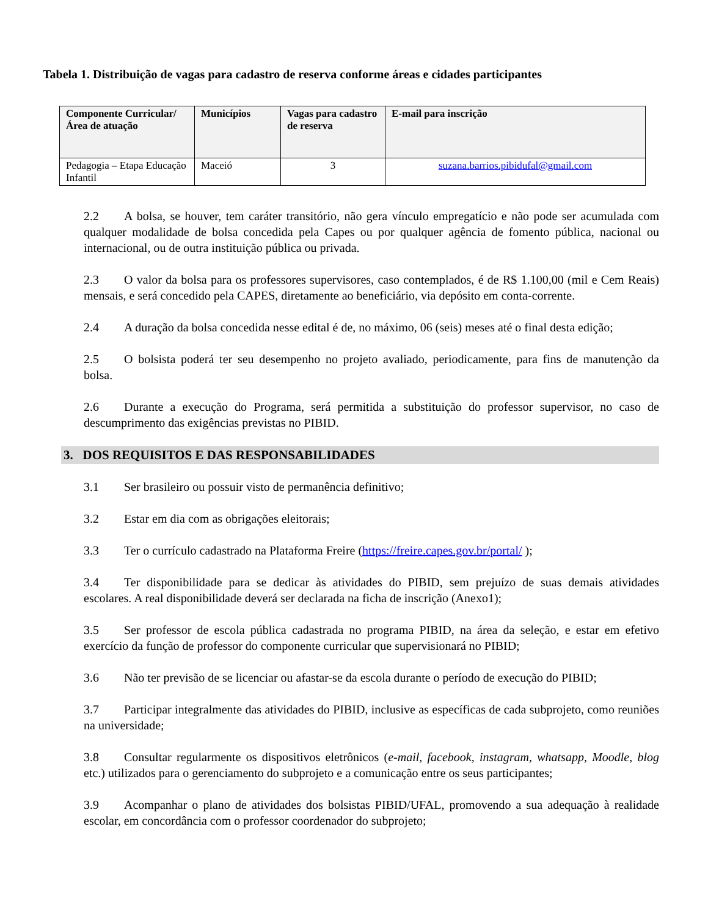Tabela 1. Distribuição de vagas para cadastro de reserva conforme áreas e cidades participantes
| Componente Curricular/ Área de atuação | Municípios | Vagas para cadastro de reserva | E-mail para inscrição |
| --- | --- | --- | --- |
| Pedagogia – Etapa Educação Infantil | Maceió | 3 | suzana.barrios.pibidufal@gmail.com |
2.2 A bolsa, se houver, tem caráter transitório, não gera vínculo empregatício e não pode ser acumulada com qualquer modalidade de bolsa concedida pela Capes ou por qualquer agência de fomento pública, nacional ou internacional, ou de outra instituição pública ou privada.
2.3 O valor da bolsa para os professores supervisores, caso contemplados, é de R$ 1.100,00 (mil e Cem Reais) mensais, e será concedido pela CAPES, diretamente ao beneficiário, via depósito em conta-corrente.
2.4 A duração da bolsa concedida nesse edital é de, no máximo, 06 (seis) meses até o final desta edição;
2.5 O bolsista poderá ter seu desempenho no projeto avaliado, periodicamente, para fins de manutenção da bolsa.
2.6 Durante a execução do Programa, será permitida a substituição do professor supervisor, no caso de descumprimento das exigências previstas no PIBID.
3. DOS REQUISITOS E DAS RESPONSABILIDADES
3.1 Ser brasileiro ou possuir visto de permanência definitivo;
3.2 Estar em dia com as obrigações eleitorais;
3.3 Ter o currículo cadastrado na Plataforma Freire (https://freire.capes.gov.br/portal/ );
3.4 Ter disponibilidade para se dedicar às atividades do PIBID, sem prejuízo de suas demais atividades escolares. A real disponibilidade deverá ser declarada na ficha de inscrição (Anexo1);
3.5 Ser professor de escola pública cadastrada no programa PIBID, na área da seleção, e estar em efetivo exercício da função de professor do componente curricular que supervisionará no PIBID;
3.6 Não ter previsão de se licenciar ou afastar-se da escola durante o período de execução do PIBID;
3.7 Participar integralmente das atividades do PIBID, inclusive as específicas de cada subprojeto, como reuniões na universidade;
3.8 Consultar regularmente os dispositivos eletrônicos (e-mail, facebook, instagram, whatsapp, Moodle, blog etc.) utilizados para o gerenciamento do subprojeto e a comunicação entre os seus participantes;
3.9 Acompanhar o plano de atividades dos bolsistas PIBID/UFAL, promovendo a sua adequação à realidade escolar, em concordância com o professor coordenador do subprojeto;